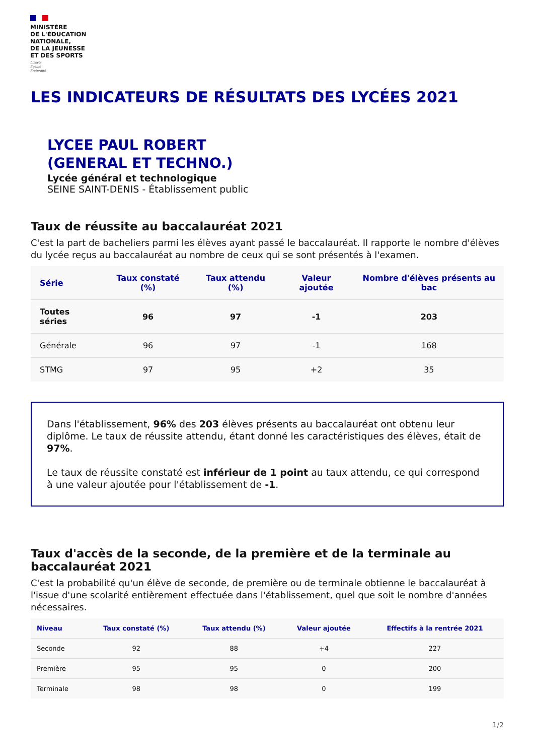MINISTÈRE
DE L'ÉDUCATION
NATIONALE,
DE LA JEUNESSE
ET DES SPORTS
Liberté
Égalité
Fraternité
LES INDICATEURS DE RÉSULTATS DES LYCÉES 2021
LYCEE PAUL ROBERT
(GENERAL ET TECHNO.)
Lycée général et technologique
SEINE SAINT-DENIS - Établissement public
Taux de réussite au baccalauréat 2021
C'est la part de bacheliers parmi les élèves ayant passé le baccalauréat. Il rapporte le nombre d'élèves du lycée reçus au baccalauréat au nombre de ceux qui se sont présentés à l'examen.
| Série | Taux constaté (%) | Taux attendu (%) | Valeur ajoutée | Nombre d'élèves présents au bac |
| --- | --- | --- | --- | --- |
| Toutes séries | 96 | 97 | -1 | 203 |
| Générale | 96 | 97 | -1 | 168 |
| STMG | 97 | 95 | +2 | 35 |
Dans l'établissement, 96% des 203 élèves présents au baccalauréat ont obtenu leur diplôme. Le taux de réussite attendu, étant donné les caractéristiques des élèves, était de 97%.
Le taux de réussite constaté est inférieur de 1 point au taux attendu, ce qui correspond à une valeur ajoutée pour l'établissement de -1.
Taux d'accès de la seconde, de la première et de la terminale au baccalauréat 2021
C'est la probabilité qu'un élève de seconde, de première ou de terminale obtienne le baccalauréat à l'issue d'une scolarité entièrement effectuée dans l'établissement, quel que soit le nombre d'années nécessaires.
| Niveau | Taux constaté (%) | Taux attendu (%) | Valeur ajoutée | Effectifs à la rentrée 2021 |
| --- | --- | --- | --- | --- |
| Seconde | 92 | 88 | +4 | 227 |
| Première | 95 | 95 | 0 | 200 |
| Terminale | 98 | 98 | 0 | 199 |
1/2